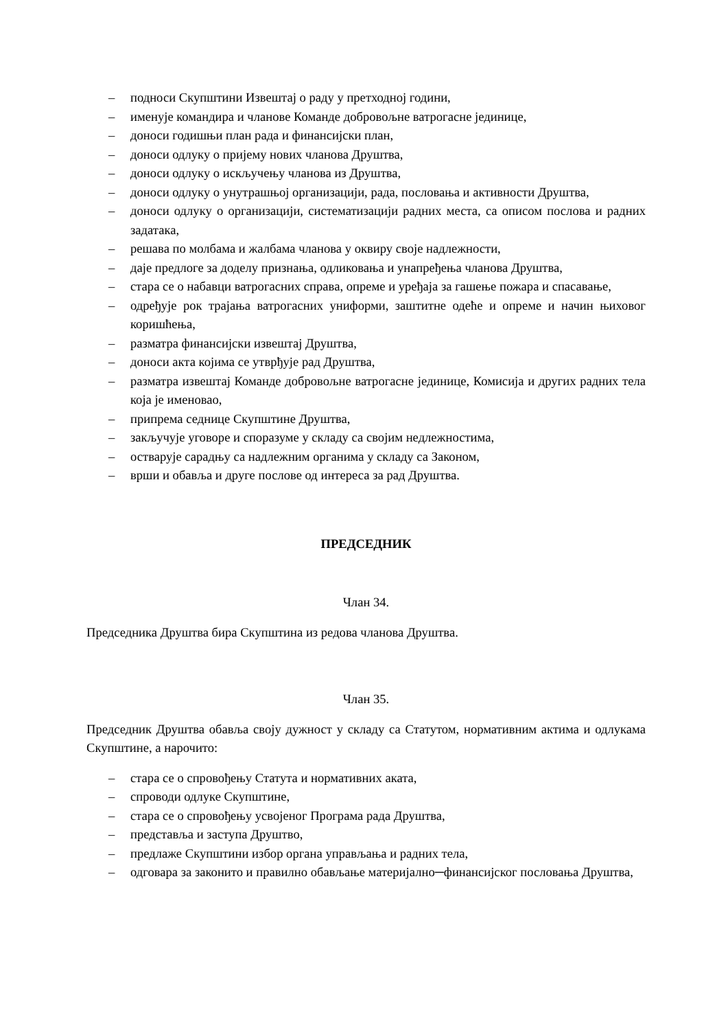– подноси Скупштини Извештај о раду у претходној години,
– именује командира и чланове Команде добровољне ватрогасне јединице,
– доноси годишњи план рада и финансијски план,
– доноси одлуку о пријему нових чланова Друштва,
– доноси одлуку о искључењу чланова из Друштва,
– доноси одлуку о унутрашњој организацији, рада, пословања и активности Друштва,
– доноси одлуку о организацији, систематизацији радних места, са описом послова и радних задатака,
– решава по молбама и жалбама чланова у оквиру своје надлежности,
– даје предлоге за доделу признања, одликовања и унапређења чланова Друштва,
– стара се о набавци ватрогасних справа, опреме и уређаја за гашење пожара и спасавање,
– одређује рок трајања ватрогасних униформи, заштитне одеће и опреме и начин њиховог коришћења,
– разматра финансијски извештај Друштва,
– доноси акта којима се утврђује рад Друштва,
– разматра извештај Команде добровољне ватрогасне јединице, Комисија и других радних тела која је именовао,
– припрема седнице Скупштине Друштва,
– закључује уговоре и споразуме у складу са својим недлежностима,
– остварује сарадњу са надлежним органима у складу са Законом,
– врши и обавља и друге послове од интереса за рад Друштва.
ПРЕДСЕДНИК
Члан 34.
Председника Друштва бира Скупштина из редова чланова Друштва.
Члан 35.
Председник Друштва обавља своју дужност у складу са Статутом, нормативним актима и одлукама Скупштине, а нарочито:
– стара се о спровођењу Статута и нормативних аката,
– спроводи одлуке Скупштине,
– стара се о спровођењу усвојеног Програма рада Друштва,
– представља и заступа Друштво,
– предлаже Скупштини избор органа управљања и радних тела,
– одговара за законито и правилно обављање материјално─финансијског пословања Друштва,